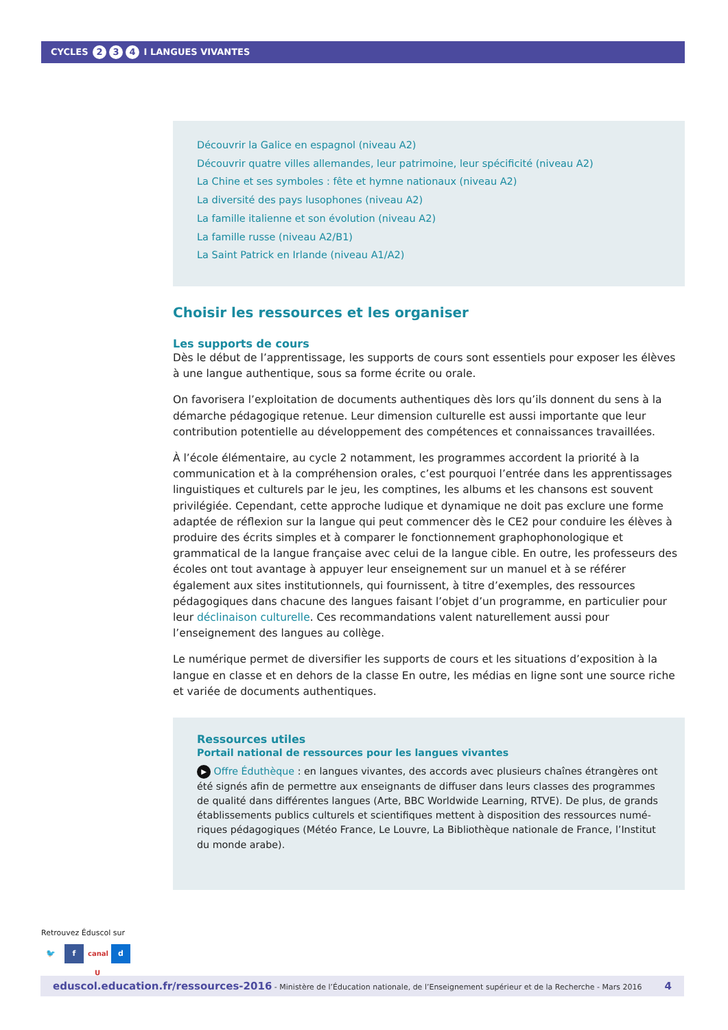CYCLES 2 3 4 I LANGUES VIVANTES
Découvrir la Galice en espagnol (niveau A2)
Découvrir quatre villes allemandes, leur patrimoine, leur spécificité (niveau A2)
La Chine et ses symboles : fête et hymne nationaux (niveau A2)
La diversité des pays lusophones (niveau A2)
La famille italienne et son évolution (niveau A2)
La famille russe (niveau A2/B1)
La Saint Patrick en Irlande (niveau A1/A2)
Choisir les ressources et les organiser
Les supports de cours
Dès le début de l’apprentissage, les supports de cours sont essentiels pour exposer les élèves à une langue authentique, sous sa forme écrite ou orale.
On favorisera l’exploitation de documents authentiques dès lors qu’ils donnent du sens à la démarche pédagogique retenue. Leur dimension culturelle est aussi importante que leur contribution potentielle au développement des compétences et connaissances travaillées.
À l’école élémentaire, au cycle 2 notamment, les programmes accordent la priorité à la communication et à la compréhension orales, c’est pourquoi l’entrée dans les apprentissages linguistiques et culturels par le jeu, les comptines, les albums et les chansons est souvent privilégiée. Cependant, cette approche ludique et dynamique ne doit pas exclure une forme adaptée de réflexion sur la langue qui peut commencer dès le CE2 pour conduire les élèves à produire des écrits simples et à comparer le fonctionnement graphophonologique et grammatical de la langue française avec celui de la langue cible. En outre, les professeurs des écoles ont tout avantage à appuyer leur enseignement sur un manuel et à se référer également aux sites institutionnels, qui fournissent, à titre d’exemples, des ressources pédagogiques dans chacune des langues faisant l’objet d’un programme, en particulier pour leur déclinaison culturelle. Ces recommandations valent naturellement aussi pour l’enseignement des langues au collège.
Le numérique permet de diversifier les supports de cours et les situations d’exposition à la langue en classe et en dehors de la classe En outre, les médias en ligne sont une source riche et variée de documents authentiques.
Ressources utiles
Portail national de ressources pour les langues vivantes
▶ Offre Éduthèque : en langues vivantes, des accords avec plusieurs chaînes étrangères ont été signés afin de permettre aux enseignants de diffuser dans leurs classes des programmes de qualité dans différentes langues (Arte, BBC Worldwide Learning, RTVE). De plus, de grands établissements publics culturels et scientifiques mettent à disposition des ressources numé-riques pédagogiques (Météo France, Le Louvre, La Bibliothèque nationale de France, l’Institut du monde arabe).
Retrouvez Éduscol sur
🐦 f canal U d
eduscol.education.fr/ressources-2016 - Ministère de l’Éducation nationale, de l’Enseignement supérieur et de la Recherche - Mars 2016 4